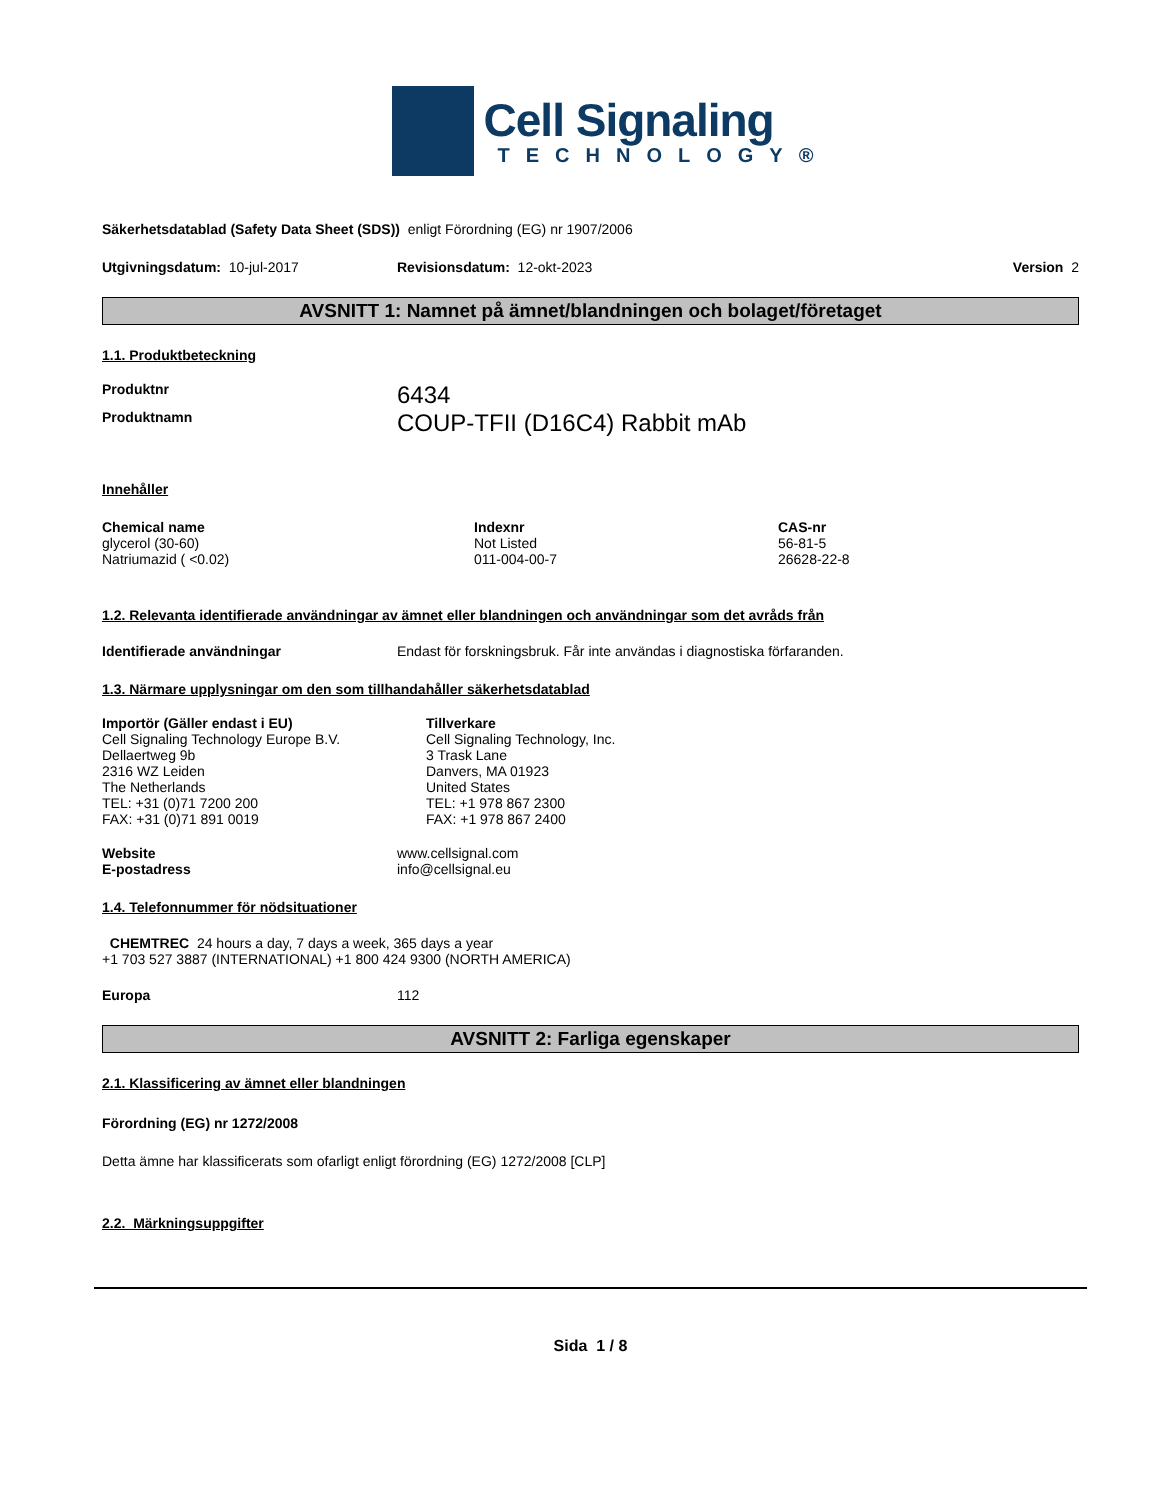Cell Signaling
TECHNOLOGY®
Säkerhetsdatablad (Safety Data Sheet (SDS)) enligt Förordning (EG) nr 1907/2006
Utgivningsdatum: 10-jul-2017 Revisionsdatum: 12-okt-2023 Version 2
AVSNITT 1: Namnet på ämnet/blandningen och bolaget/företaget
1.1. Produktbeteckning
| Produktnr | 6434 |
| Produktnamn | COUP-TFII (D16C4) Rabbit mAb |
Innehåller
| Chemical name | Indexnr | CAS-nr |
| --- | --- | --- |
| glycerol (30-60) | Not Listed | 56-81-5 |
| Natriumazid ( <0.02) | 011-004-00-7 | 26628-22-8 |
1.2. Relevanta identifierade användningar av ämnet eller blandningen och användningar som det avråds från
| Identifierade användningar | Endast för forskningsbruk. Får inte användas i diagnostiska förfaranden. |
1.3. Närmare upplysningar om den som tillhandahåller säkerhetsdatablad
| Importör (Gäller endast i EU) | Tillverkare |
| --- | --- |
| Cell Signaling Technology Europe B.V. Dellaertweg 9b 2316 WZ Leiden The Netherlands TEL: +31 (0)71 7200 200 FAX: +31 (0)71 891 0019 | Cell Signaling Technology, Inc. 3 Trask Lane Danvers, MA 01923 United States TEL: +1 978 867 2300 FAX: +1 978 867 2400 |
| Website | www.cellsignal.com |
| E-postadress | info@cellsignal.eu |
1.4. Telefonnummer för nödsituationer
CHEMTREC 24 hours a day, 7 days a week, 365 days a year
+1 703 527 3887 (INTERNATIONAL) +1 800 424 9300 (NORTH AMERICA)
| Europa | 112 |
AVSNITT 2: Farliga egenskaper
2.1. Klassificering av ämnet eller blandningen
Förordning (EG) nr 1272/2008
Detta ämne har klassificerats som ofarligt enligt förordning (EG) 1272/2008 [CLP]
2.2. Märkningsuppgifter
Sida 1 / 8